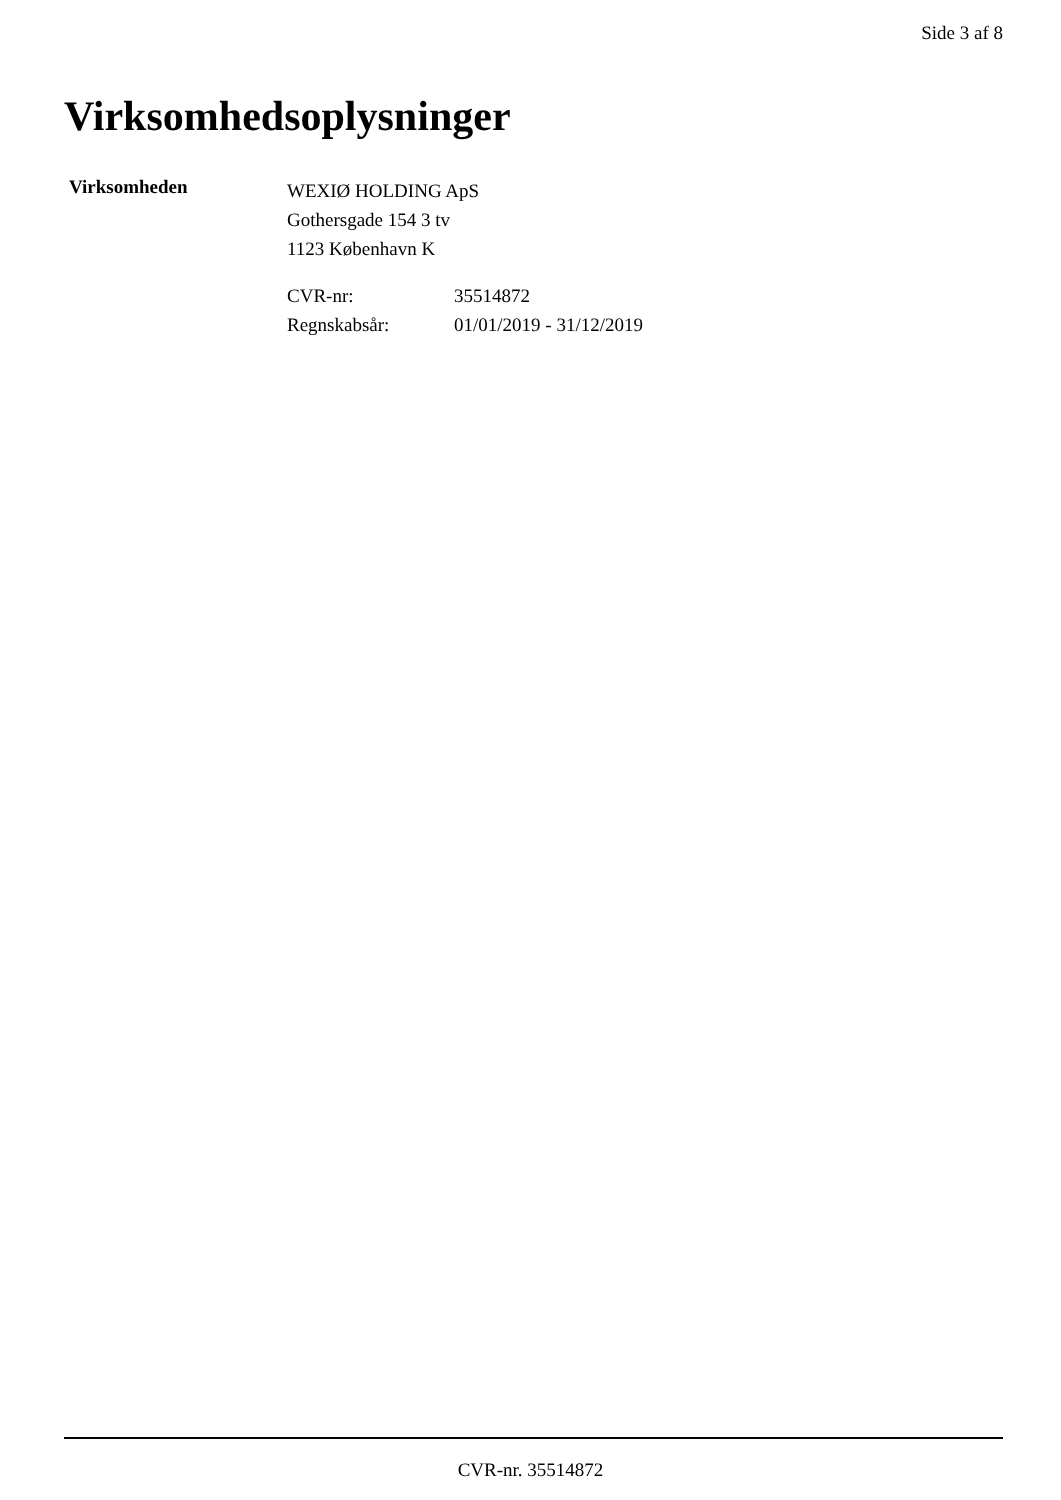Side 3 af 8
Virksomhedsoplysninger
Virksomheden
WEXIØ HOLDING ApS
Gothersgade 154 3 tv
1123 København K
| CVR-nr: | 35514872 |
| Regnskabsår: | 01/01/2019 - 31/12/2019 |
CVR-nr. 35514872